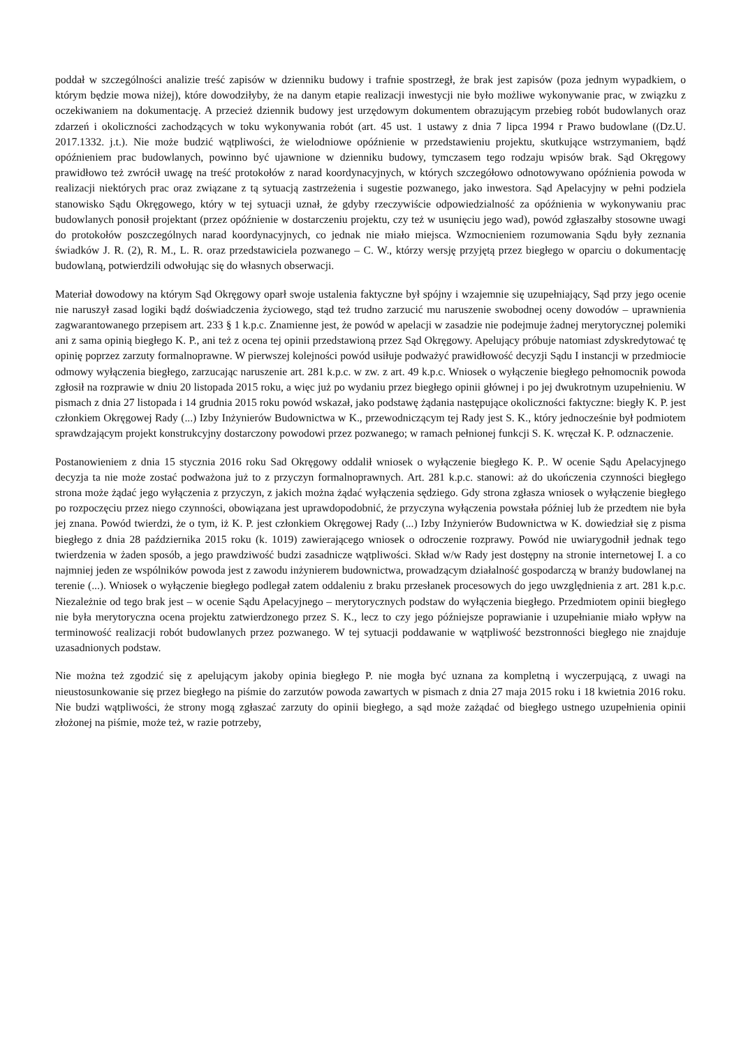poddał w szczególności analizie treść zapisów w dzienniku budowy i trafnie spostrzegł, że brak jest zapisów (poza jednym wypadkiem, o którym będzie mowa niżej), które dowodziłyby, że na danym etapie realizacji inwestycji nie było możliwe wykonywanie prac, w związku z oczekiwaniem na dokumentację. A przecież dziennik budowy jest urzędowym dokumentem obrazującym przebieg robót budowlanych oraz zdarzeń i okoliczności zachodzących w toku wykonywania robót (art. 45 ust. 1 ustawy z dnia 7 lipca 1994 r Prawo budowlane ((Dz.U. 2017.1332. j.t.). Nie może budzić wątpliwości, że wielodniowe opóźnienie w przedstawieniu projektu, skutkujące wstrzymaniem, bądź opóźnieniem prac budowlanych, powinno być ujawnione w dzienniku budowy, tymczasem tego rodzaju wpisów brak. Sąd Okręgowy prawidłowo też zwrócił uwagę na treść protokołów z narad koordynacyjnych, w których szczegółowo odnotowywano opóźnienia powoda w realizacji niektórych prac oraz związane z tą sytuacją zastrzeżenia i sugestie pozwanego, jako inwestora. Sąd Apelacyjny w pełni podziela stanowisko Sądu Okręgowego, który w tej sytuacji uznał, że gdyby rzeczywiście odpowiedzialność za opóźnienia w wykonywaniu prac budowlanych ponosił projektant (przez opóźnienie w dostarczeniu projektu, czy też w usunięciu jego wad), powód zgłaszałby stosowne uwagi do protokołów poszczególnych narad koordynacyjnych, co jednak nie miało miejsca. Wzmocnieniem rozumowania Sądu były zeznania świadków J. R. (2), R. M., L. R. oraz przedstawiciela pozwanego – C. W., którzy wersję przyjętą przez biegłego w oparciu o dokumentację budowlaną, potwierdzili odwołując się do własnych obserwacji.
Materiał dowodowy na którym Sąd Okręgowy oparł swoje ustalenia faktyczne był spójny i wzajemnie się uzupełniający, Sąd przy jego ocenie nie naruszył zasad logiki bądź doświadczenia życiowego, stąd też trudno zarzucić mu naruszenie swobodnej oceny dowodów – uprawnienia zagwarantowanego przepisem art. 233 § 1 k.p.c. Znamienne jest, że powód w apelacji w zasadzie nie podejmuje żadnej merytorycznej polemiki ani z sama opinią biegłego K. P., ani też z ocena tej opinii przedstawioną przez Sąd Okręgowy. Apelujący próbuje natomiast zdyskredytować tę opinię poprzez zarzuty formalnoprawne. W pierwszej kolejności powód usiłuje podważyć prawidłowość decyzji Sądu I instancji w przedmiocie odmowy wyłączenia biegłego, zarzucając naruszenie art. 281 k.p.c. w zw. z art. 49 k.p.c. Wniosek o wyłączenie biegłego pełnomocnik powoda zgłosił na rozprawie w dniu 20 listopada 2015 roku, a więc już po wydaniu przez biegłego opinii głównej i po jej dwukrotnym uzupełnieniu. W pismach z dnia 27 listopada i 14 grudnia 2015 roku powód wskazał, jako podstawę żądania następujące okoliczności faktyczne: biegły K. P. jest członkiem Okręgowej Rady (...) Izby Inżynierów Budownictwa w K., przewodniczącym tej Rady jest S. K., który jednocześnie był podmiotem sprawdzającym projekt konstrukcyjny dostarczony powodowi przez pozwanego; w ramach pełnionej funkcji S. K. wręczał K. P. odznaczenie.
Postanowieniem z dnia 15 stycznia 2016 roku Sad Okręgowy oddalił wniosek o wyłączenie biegłego K. P.. W ocenie Sądu Apelacyjnego decyzja ta nie może zostać podważona już to z przyczyn formalnoprawnych. Art. 281 k.p.c. stanowi: aż do ukończenia czynności biegłego strona może żądać jego wyłączenia z przyczyn, z jakich można żądać wyłączenia sędziego. Gdy strona zgłasza wniosek o wyłączenie biegłego po rozpoczęciu przez niego czynności, obowiązana jest uprawdopodobnić, że przyczyna wyłączenia powstała później lub że przedtem nie była jej znana. Powód twierdzi, że o tym, iż K. P. jest członkiem Okręgowej Rady (...) Izby Inżynierów Budownictwa w K. dowiedział się z pisma biegłego z dnia 28 października 2015 roku (k. 1019) zawierającego wniosek o odroczenie rozprawy. Powód nie uwiarygodnił jednak tego twierdzenia w żaden sposób, a jego prawdziwość budzi zasadnicze wątpliwości. Skład w/w Rady jest dostępny na stronie internetowej I. a co najmniej jeden ze wspólników powoda jest z zawodu inżynierem budownictwa, prowadzącym działalność gospodarczą w branży budowlanej na terenie (...). Wniosek o wyłączenie biegłego podlegał zatem oddaleniu z braku przesłanek procesowych do jego uwzględnienia z art. 281 k.p.c. Niezależnie od tego brak jest – w ocenie Sądu Apelacyjnego – merytorycznych podstaw do wyłączenia biegłego. Przedmiotem opinii biegłego nie była merytoryczna ocena projektu zatwierdzonego przez S. K., lecz to czy jego późniejsze poprawianie i uzupełnianie miało wpływ na terminowość realizacji robót budowlanych przez pozwanego. W tej sytuacji poddawanie w wątpliwość bezstronności biegłego nie znajduje uzasadnionych podstaw.
Nie można też zgodzić się z apelującym jakoby opinia biegłego P. nie mogła być uznana za kompletną i wyczerpującą, z uwagi na nieustosunkowanie się przez biegłego na piśmie do zarzutów powoda zawartych w pismach z dnia 27 maja 2015 roku i 18 kwietnia 2016 roku. Nie budzi wątpliwości, że strony mogą zgłaszać zarzuty do opinii biegłego, a sąd może zażądać od biegłego ustnego uzupełnienia opinii złożonej na piśmie, może też, w razie potrzeby,